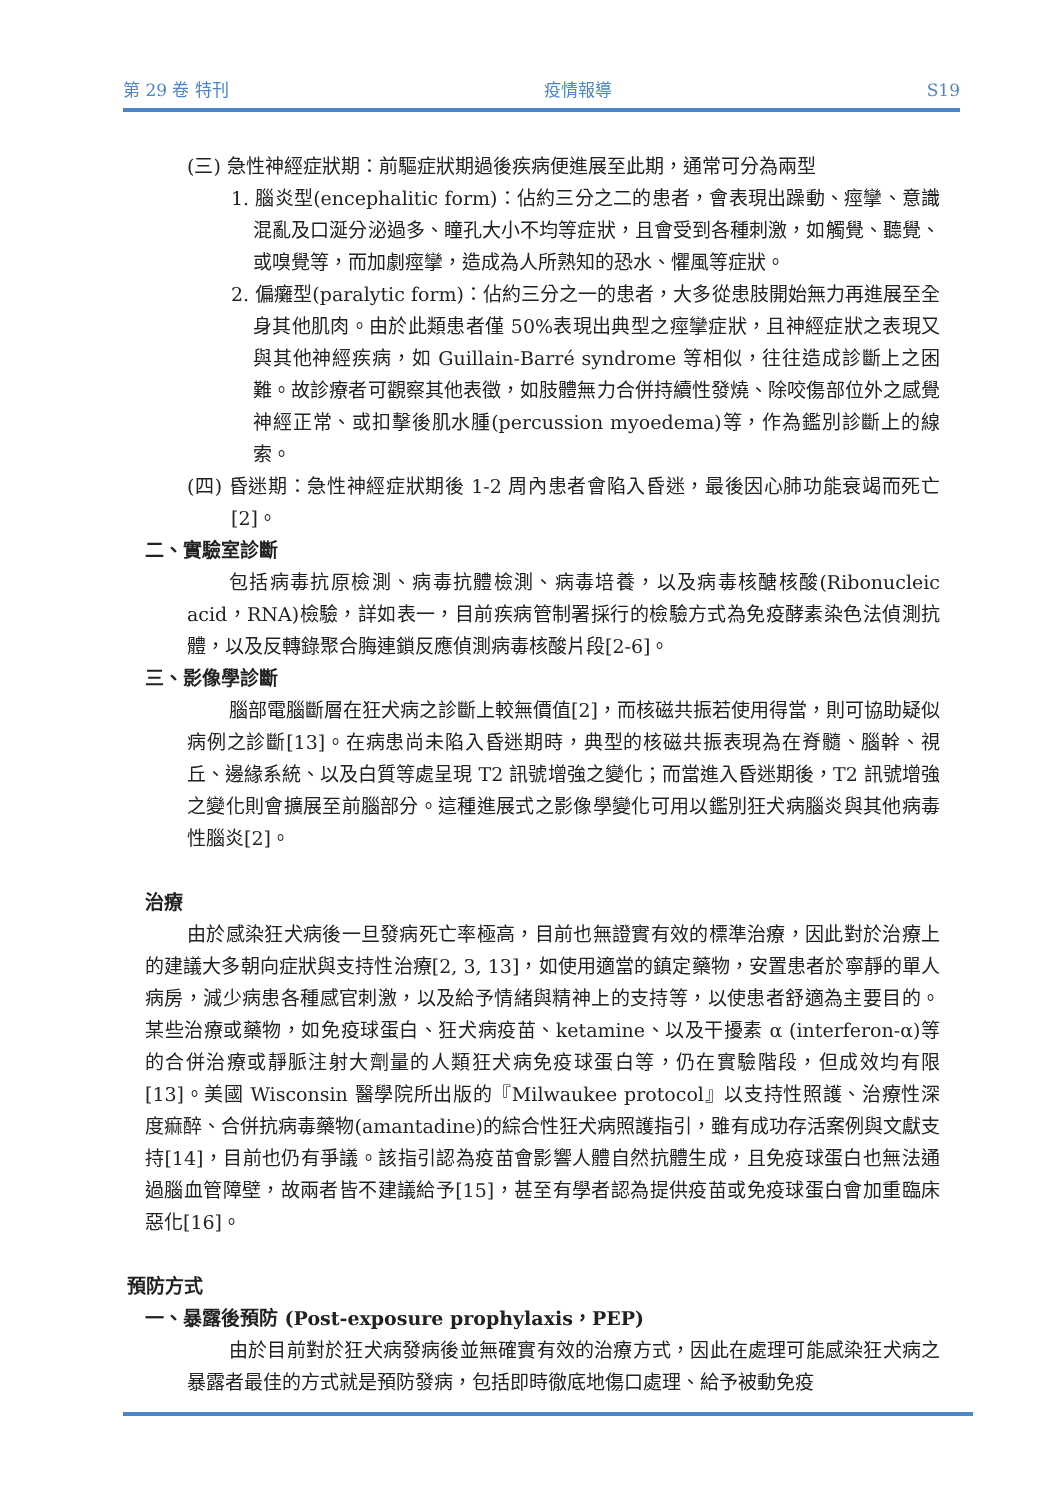第 29 卷 特刊 疫情報導 S19
(三) 急性神經症狀期：前驅症狀期過後疾病便進展至此期，通常可分為兩型
1. 腦炎型(encephalitic form)：佔約三分之二的患者，會表現出躁動、痙攣、意識混亂及口涎分泌過多、瞳孔大小不均等症狀，且會受到各種刺激，如觸覺、聽覺、或嗅覺等，而加劇痙攣，造成為人所熟知的恐水、懼風等症狀。
2. 偏癱型(paralytic form)：佔約三分之一的患者，大多從患肢開始無力再進展至全身其他肌肉。由於此類患者僅 50%表現出典型之痙攣症狀，且神經症狀之表現又與其他神經疾病，如 Guillain-Barré syndrome 等相似，往往造成診斷上之困難。故診療者可觀察其他表徵，如肢體無力合併持續性發燒、除咬傷部位外之感覺神經正常、或扣擊後肌水腫(percussion myoedema)等，作為鑑別診斷上的線索。
(四) 昏迷期：急性神經症狀期後 1-2 周內患者會陷入昏迷，最後因心肺功能衰竭而死亡[2]。
二、實驗室診斷
包括病毒抗原檢測、病毒抗體檢測、病毒培養，以及病毒核醣核酸(Ribonucleic acid，RNA)檢驗，詳如表一，目前疾病管制署採行的檢驗方式為免疫酵素染色法偵測抗體，以及反轉錄聚合脢連鎖反應偵測病毒核酸片段[2-6]。
三、影像學診斷
腦部電腦斷層在狂犬病之診斷上較無價值[2]，而核磁共振若使用得當，則可協助疑似病例之診斷[13]。在病患尚未陷入昏迷期時，典型的核磁共振表現為在脊髓、腦幹、視丘、邊緣系統、以及白質等處呈現 T2 訊號增強之變化；而當進入昏迷期後，T2 訊號增強之變化則會擴展至前腦部分。這種進展式之影像學變化可用以鑑別狂犬病腦炎與其他病毒性腦炎[2]。
治療
由於感染狂犬病後一旦發病死亡率極高，目前也無證實有效的標準治療，因此對於治療上的建議大多朝向症狀與支持性治療[2, 3, 13]，如使用適當的鎮定藥物，安置患者於寧靜的單人病房，減少病患各種感官刺激，以及給予情緒與精神上的支持等，以使患者舒適為主要目的。某些治療或藥物，如免疫球蛋白、狂犬病疫苗、ketamine、以及干擾素 α (interferon-α)等的合併治療或靜脈注射大劑量的人類狂犬病免疫球蛋白等，仍在實驗階段，但成效均有限[13]。美國 Wisconsin 醫學院所出版的『Milwaukee protocol』以支持性照護、治療性深度痲醉、合併抗病毒藥物(amantadine)的綜合性狂犬病照護指引，雖有成功存活案例與文獻支持[14]，目前也仍有爭議。該指引認為疫苗會影響人體自然抗體生成，且免疫球蛋白也無法通過腦血管障壁，故兩者皆不建議給予[15]，甚至有學者認為提供疫苗或免疫球蛋白會加重臨床惡化[16]。
預防方式
一、暴露後預防 (Post-exposure prophylaxis，PEP)
由於目前對於狂犬病發病後並無確實有效的治療方式，因此在處理可能感染狂犬病之暴露者最佳的方式就是預防發病，包括即時徹底地傷口處理、給予被動免疫